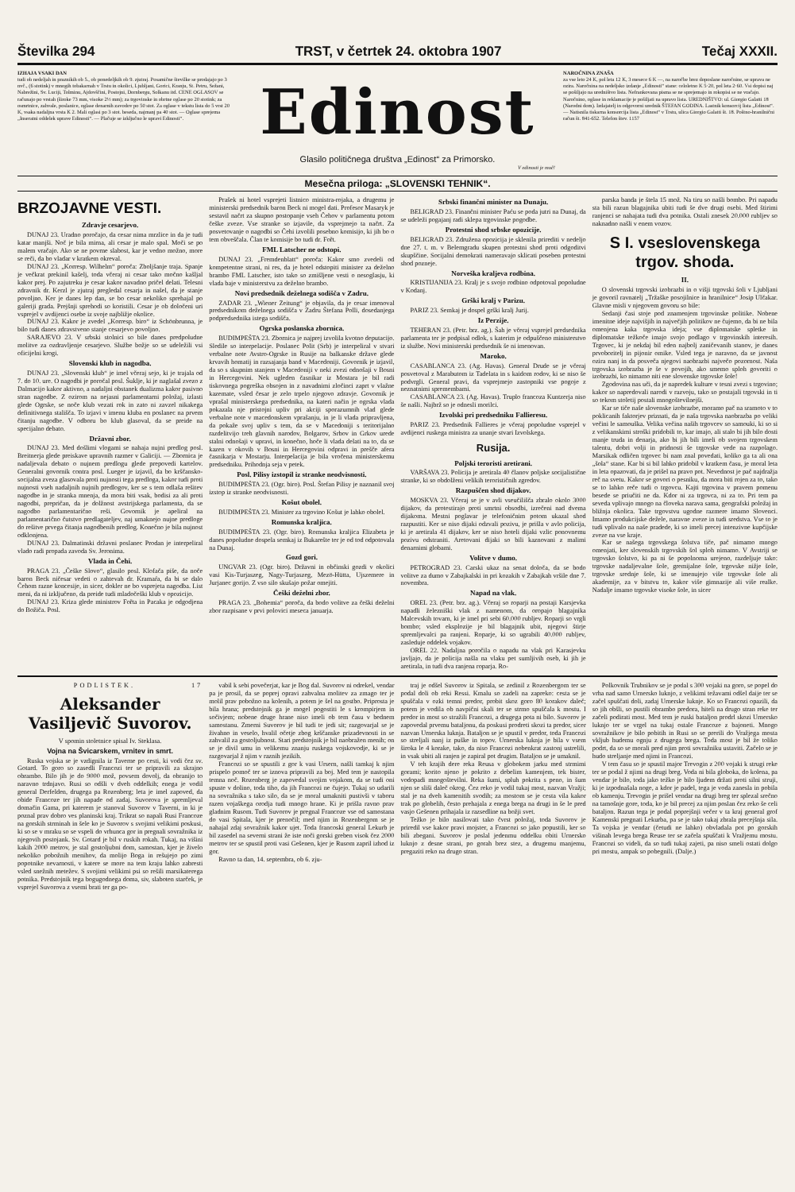Številka 294 TRST, v četrtek 24. oktobra 1907 Tečaj XXXII.
IZHAJA VSAKI DAN
tudi ob nedeljah in praznikih ob 5., ob ponedeljkih ob 9. zjutraj. Posamične številke se prodajajo po 3 nvč., (6 stotink) v mnogih tobakarnah v Trstu in okolici, Ljubljani, Gorici, Kranju, St. Petru, Sežani, Nabrežini, Sv. Luciji, Tolminu, Ajdovščini, Postojni, Dornbergu, Solkanu itd. CENE OGLASOV se računajo po vrstah (široke 73 mm, visoke 2½ mm); za trgovinske in obrtne oglase po 20 stotink; za osmrtnice, zahvale, poslanice, oglase denarnih zavodov po 50 stot. Za oglase v tekstu lista do 5 vrst 20 K, vsaka nadaljna vrsta K 2. Mali oglasi po 3 stot. beseda, najmanj pa 40 stot. — Oglase sprejema „Inseratni oddelek uprave Edinosti“. — Plačuje se izključno le upravi Edinosti“.
Edinost
Glasilo političnega društva „Edinost“ za Primorsko.
V edinosti je moč!
NAROČNINA ZNAŠA
za vse leto 24 K, pol leta 12 K, 3 mesece 6 K —, na naročbe brez doposlane naročnine, se uprava ne ozira. Naročnina na nedeljsko izdanje „Edinosti“ stane: celoletno K 5·20, pol leta 2·60. Vsi dopisi naj se pošiljajo na uredništvo lista. Nefrankovana pisma se ne sprejemajo in rokopisi se ne vračajo. Naročnino, oglase in reklamacije je pošiljati na upravo lista. UREDNIŠTVO: ul. Giorgio Galatti 18 (Narodni dom). Izdajatelj in odgovorni urednik ŠTEFAN GODINA. Lastnik konsorcij lista „Edinost“. — Natisnila tiskarna konsorcija lista „Edinost“ v Trstu, ulica Giorgio Galatti št. 18. Poštno-hranilnični račun št. 841-652. Telefon štev. 1157
Mesečna priloga: „SLOVENSKI TEHNIK“.
BRZOJAVNE VESTI.
Zdravje cesarjevo.
DUNAJ 23. Uradno poročajo, da cesar nima mrzlice in da je tudi katar manjši. Noč je bila mirna, ali cesar je malo spal. Moči se po malem vračajo. Ako se ne povrne slabost, kar je vedno možno, more se reči, da bo vladar v kratkem okreval.
DUNAJ 23. „Korresp. Wilhelm“ poroča: Zboljšanje traja. Spanje je večkrat prekinil kašelj, toda včeraj ni cesar tako močno kašljal kakor prej. Po zajutreku je cesar kakor navadno pričel delati. Telesni zdravnik dr. Kerzl je zjutraj pregledal cesarja in našel, da je stanje povoljno. Ker je danes lep dan, se bo cesar nekoliko sprehajal po galeriji grada. Prejšnji sprehodi so koristili. Cesar je ob določeni uri vsprejel v avdijenci osebe iz svoje najbližje okolice.
DUNAJ 23. Kakor je zvedel „Korresp. biro“ iz Schönbrunna, je bilo tudi danes zdravstveno stanje cesarjevo povoljno.
SARAJEVO 23. V srbski stolnici so bile danes predpoludne molitve za ozdravljenje cesarjevo. Službe božje so se udeležili vsi oficijelni krogi.
Slovenski klub in nagodba.
DUNAJ 23. „Slovenski klub“ je imel včeraj sejo, ki je trajala od 7. do 10. ure. O nagodbi je poročal posl. Šuklje, ki je naglašal zvezo z Dalmacijo kakor aktivno, a nadaljni obstanek dualizma kakor pasivno stran nagodbe. Z ozirom na nejasni parlamentarni položaj, izlasti glede Ogrske, se noče klub vezati rok in zato ni zavzel nikakega definitivnega stališča. To izjavi v imenu kluba en poslanec na prvem čitanju nagodbe. V odboru bo klub glasoval, da se preide na specijalno debato.
Državni zbor.
DUNAJ 23. Med došlimi vlogami se nahaja nujni predlog posl. Breitnerja glede preiskave upravnih razmer v Galiciji. — Zbornica je nadaljevala debato o nujnem predlogu glede prepovedi kartelov. Generalni govornik contra posl. Lueger je izjavil, da bo krščansko-socijalna zveza glasovala proti nujnosti tega predloga, kakor tudi proti nujnosti vseh nadaljnih nujnih predlogov, ker se s tem odlaša rešitev nagodbe in je stranka mnenja, da mora biti vsak, bodisi za ali proti nagodbi, prepričan, da je dolžnost avstrijskega parlamenta, da se nagodbo parlamentarično reši. Govornik je apeliral na parlamentarično čutstvo predlagateljev, naj umaknejo nujne predloge do rešitve prvega čitanja nagodbenih predlog. Konečno je bila nujnost odklonjena.
DUNAJ 23. Dalmatinski državni poslanec Prodan je interpeliral vlado radi propada zavoda Sv. Jeronima.
Vlada in Čehi.
PRAGA 23. „Češke Slovo“, glasilo posl. Klofača piše, da noče baron Beck ničesar vedeti o zahtevah dr. Kramaŕa, da bi se dalo Čehom razne koncesije, in sicer, dokler ne bo vsprejeta nagodba. List meni, da ni izključeno, da preide tudi mladočeški klub v opozicijo.
DUNAJ 23. Kriza glede ministrov Fořta in Pacaka je odgodjena do Božiča. Posl.
Prašek ni hotel vsprejeti listnico ministra-rojaka, a drugemu je ministerski predsednik baron Beck ni mogel dati. Profesor Masaryk je sestavil načrt za skupno postopanje vseh Čehov v parlamentu potom češke zveze. Vse stranke so izjavile, da vsprejmejo ta načrt. Za posvetovanje o nagodbi so Čehi izvolili posebno komisijo, ki jih bo o tem obveščala. Član te komisije bo tudi dr. Fořt.
FML Latscher ne odstopi.
DUNAJ 23. „Fremdenblatt“ poroča: Kakor smo zvedeli od kompetentne strani, ni res, da je hotel odstopiti minister za deželno brambo FML Latscher, isto tako so zmišljene vesti o nesoglasju, ki vlada baje v ministerstvu za deželno brambo.
Novi predsednik deželnega sodišča v Zadru.
ZADAR 23. „Wiener Zeitung“ je objavila, da je cesar imenoval predsednikom deželnega sodišča v Zadru Štefana Polli, dosedanjega podpredsednika istega sodišča.
Ogrska poslanska zbornica.
BUDIMPEŠTA 23. Zbornica je najprej izvolila kvotno deputacijo. Sledile so interpelacije. Poslanec Polit (Srb) je interpeliral v stvari verbalne note Avstro-Ogrske in Rusije na balkanske države glede krvavih homatij in razsajanja band v Macedoniji. Govornik je izjavil, da so s skupnim stanjem v Macedoniji v neki zvezi odnošaji v Bosni in Hercegovini. Nek ugleden časnikar iz Mostara je bil radi tiskovnega pogreška obsojen in z navadnimi zločinci zaprt v vlažne kazemate, vsled česar je zelo trpelo njegovo zdravje. Govornik je vprašal ministerskega predsednika, na kateri način je ogrska vlada pokazala nje pristojni upliv pri akciji sporazumnih vlad glede verbalne note v macedonskem vprašanju, in je li vlada pripravljena, da pokaže svoj upliv s tem, da se v Macedoniji s teritorijalno razdelitvijo treh glavnih narodov, Bolgarov, Srbov in Grkov urede stalni odnošaji v upravi, in konečno, hoče li vlada delati na to, da se kazen v okovih v Bosni in Hercegovini odpravi in prešče afera časnikarja v Mostarju. Interpelacija je bila vročena ministerskemu predsedniku. Prihodnja seja v petek.
Posl. Pilisy izstopil iz stranke neodvisnosti.
BUDIMPEŠTA 23. (Ogr. biro). Posl. Štefan Pilisy je naznanil svoj izstop iz stranke neodvisnosti.
Košut obolel.
BUDIMPEŠTA 23. Minister za trgovino Košut je lahko obolel.
Romunska kraljica.
BUDIMPEŠTA 23. (Ogr. biro). Romunska kraljica Elizabeta je danes popoludne dospela semkaj iz Bukarešte ter je od tod odpotovala na Dunaj.
Gozd gori.
UNGVAR 23. (Ogr. biro). Državni in občinski gozdi v okolici vasi Kis-Turjaszeg, Nagy-Turjaszeg, Mezö-Hütta, Ujszemere in Jurjanec gorijo. Z vso silo skušajo požar omejiti.
Češki deželni zbor.
PRAGA 23. „Bohemia“ poroča, da bodo volitve za češki deželni zbor razpisane v prvi polovici meseca januarja.
Srbski finančni minister na Dunaju.
BELIGRAD 23. Finančni minister Paću se poda jutri na Dunaj, da se udeleži pogajanj radi sklepa trgovinske pogodbe.
Protestni shod srbske opozicije.
BELIGRAD 23. Združena opozicija je sklenila prirediti v nedeljo dne 27. t. m. v Belemgradu skupen protestni shod proti odgoditvi skupščine. Socijalni demokrati nameravajo sklicati poseben protestni shod pozneje.
Norveška kraljeva rodbina.
KRISTIJANIJA 23. Kralj je s svojo rodbino odpotoval popoludne v Kodanj.
Grški kralj v Parizu.
PARIZ 23. Semkaj je dospel grški kralj Jurij.
Iz Perzije.
TEHERAN 23. (Petr. brz. ag.). Šah je včeraj vsprejel predsednika parlamenta ter je podpisal odlok, s katerim je odpuščeno ministerstvo iz službe. Novi ministerski predsednik še ni imenovan.
Maroko.
CASABLANCA 23. (Ag. Havas). General Drude se je včeraj posvetoval z Marabutom iz Tadelata in s kaidom rodov, ki se niso še podvrgli. General pravi, da vsprejmejo zastopniki vse pogoje z neznatnimi spremembami.
CASABLANCA 23. (Ag. Havas). Truplo francoza Kuntzerja niso še našli. Najbrž so je odnesli morilci.
Izvolski pri predsedniku Fallieresu.
PARIZ 23. Predsednik Fallieres je včeraj popoludne vsprejel v avdijenci ruskega ministra za unanje stvari Izvolskega.
Rusija.
Poljski teroristi aretirani.
VARŠAVA 23. Policija je aretirala 40 članov poljske socijalistične stranke, ki so obdolženi velikih terorističnih zgredov.
Razpuščen shod dijakov.
MOSKVA 23. Včeraj se je v avli vseučilišča zbralo okolo 3000 dijakov, da protestirajo proti smrtni obsodbi, izrečeni nad dvema dijakoma. Mestni poglavar je telefoničnim potom ukazal shod razpustiti. Ker se niso dijaki odzvali pozivu, je prišla v avlo policija, ki je aretirala 41 dijakov, ker se niso hoteli dijaki vzlic ponovnemu pozivu odstraniti. Aretovani dijaki so bili kaznovani z malimi denarnimi globami.
Volitve v dumo.
PETROGRAD 23. Carski ukaz na senat določa, da se bodo volitve za dumo v Zabajkalski in pri kozakih v Zabajkah vršile dne 7. novembra.
Napad na vlak.
OREL 23. (Petr. brz. ag.). Včeraj so roparji na postaji Karsjevka napadli železniški vlak z namenom, da oropajo blagajnika Malcevskih tovarn, ki je imel pri sebi 60.000 rubljev. Roparji so vrgli bombo; vsled eksplozije je bil blagajnik ubit, njegovi štirje spremljevalci pa ranjeni. Roparje, ki so ugrabili 40.000 rubljev, zasleduje oddelek vojakov.
OREL 22. Nadaljna poročila o napadu na vlak pri Karasjevku javljajo, da je policija našla na vlaku pet sumljivih oseb, ki jih je aretirala, in tudi dva ranjena roparja. Ro-
parska banda je štela 15 mož. Na tiru so našli bombo. Pri napadu sta bili razun blagajnika ubiti tudi še dve drugi osebi. Med štirimi ranjenci se nahajata tudi dva potnika. Ostali znesek 20.000 rubljev so naknadno našli v enem vozov.
S I. vseslovenskega trgov. shoda.
II.
O slovenski trgovski izobrazbi in o višji trgovski šoli v Ljubljani je govoril ravnatelj „Tržaške posojilnice in hranilnice“ Josip Ulčakar. Glavne misli v njegovem govoru so bile:
Sedanji časi stoje pod znamenjem trgovinske politike. Nobene imenitne ideje najvišjih in največjih politikov ne čujemo, da bi ne bila omenjena kaka trgovska ideja; vse diplomatske spletke in diplomatske težkoče imajo svojo podlago v trgovinskih interesih. Trgovec, ki je nekdaj bil eden najbolj zaničevanih stanov, je danes prvoboritelj in pijonir omike. Vsled tega je naravno, da se javnost ozira nanj in da posveča njegovi naobrazbi največo pozornost. Naša trgovska izobrazba je še v povojih, ako smemo sploh govoriti o izobrazbi, ko nimamo niti ene slovenske trgovske šole!
Zgodovina nas uči, da je napredek kulture v tesni zvezi s trgovino; kakor so napredovali narodi v razvoju, tako so postajali trgovski in ti so tekom stoletij postali mnogoštevilnejši.
Kar se tiče naše slovenske izobrazbe, moramo pač na sramoto v to poklicanih faktorjev priznati, da je naša trgovska naobrazba po veliki večini le samouška. Velika večina naših trgovcev so samouki, ki so si z velikanskimi stroški pridobili to, kar imajo, ali stalo bi jih bilo dosti manje truda in denarja, ako bi jih bili imeli ob svojem trgovskem talentu, dobri volji in pridnosti še trgovske vede na razpolago. Marsikak odličen trgovec bi nam znal povedati, koliko ga ta ali ona „šola“ stane. Kar bi si bil lahko pridobil v kratkem času, je moral leta in leta opazovati, da je prišel na pravo pot. Nevednost je pač najdražja reč na svetu. Kakor se govori o pesniku, da mora biti rojen za to, tako se to lahko reče tudi o trgovcu. Kajti trgovina v pravem pomenu besede se priučiti ne da. Kdor ni za trgovca, ni za to. Pri tem pa seveda vplivajo mnogo na človeka narava sama, geografski položaj in bližnja okolica. Take trgovstvu ugodne razmere imamo Slovenci. Imamo produkcijske dežele, naravne zveze in tudi sredstva. Vse to je tudi vplivalo na naše pradede, ki so imeli precej intenzivne kupčijske zveze na vse kraje.
Kar se našega trgovskega šolstva tiče, pač nimamo mnogo omenjati, ker slovenskih trgovskih šol sploh nimamo. V Avstriji se trgovsko šolstvo, ki pa ni še popolnoma urejeno, razdeljuje tako: trgovske nadaljevalne šole, gremijalne šole, trgovske nižje šole, trgovske srednje šole, ki se imenujejo više trgovske šole ali akademije, za v bitstvu to, kakor više gimnazije ali više realke. Nadalje imamo trgovske visoke šole, in sicer
PODLISTEK. 17
Aleksander Vasiljevič Suvorov.
V spomin stoletnice spisal Iv. Steklasa.
Vojna na Švicarskem, vrnitev in smrt.
Ruska vojska se je vzdignila iz Taverne po cesti, ki vodi čez sv. Gotard. To goro so zasedli Francozi ter se pripravili za skrajno obrambo. Bilo jih je do 9000 mož, povsem dovolj, da obranijo to naravno trdnjavo. Rusi so odšli v dveh oddelkih; enega je vodil general Derfelden, drugega pa Rozenberg; leta je imel zapoved, da obide Francoze ter jih napade od zadaj. Suvorova je spremljeval domačin Gama, pri katerem je stanoval Suvorov v Taverni, in ki je poznal prav dobro ves planinski kraj. Trikrat so napali Rusi Francoze na gorskih strminah in šele ko je Suvorov s svojimi velikimi poskusi, ki so se v mraku so se vspeli do vrhunca gor in pregnali sovražnika iz njegovih postojank. Sv. Gotard je bil v ruskih rokah. Tukaj, na višini kakih 2000 metrov, je stal gostoljubni dom, samostan, kjer je živelo nekoliko pobožnih menihov, da molijo Boga in rešujejo po zimi popotnike nevarnosti, v katere se more na tem kraju lahko zabresti vsled snežnih metežev. S svojimi velikimi psi so rešili marsikaterega potnika. Predstojnik tega bogugodnega doma, siv, slaboten starček, je vsprejel Suvorova z vsemi brati ter ga po-
vabil k sebi povečerjat, kar je Bog dal. Suvorov ni odrekel, vendar pa je prosil, da se poprej opravi zahvalna molitev za zmago ter je molil prav pobožno na kolenih, a potem je šel na gostbo. Priprosta je bila hrana; predstojnik ga je mogel pogostiti le s krompirjem in sočivjem; nobene druge hrane niso imeli ob tem času v bednem samostanu. Zmerni Suvorov je bil tudi te jedi sit; razgovarjal se je živahno in veselo, hvalil očetje zbog krščanske prizadevnosti in se zahvalil za gostoljubnost. Stari predstojnik je bil naobražen menih; on se je divil umu in velikemu znanju ruskega vojskovodje, ki se je razgovarjal ž njim v raznih jezikih.
Francozi so se spustili z gor k vasi Ursern, našli tamkaj k njim prispelo pomoč ter se iznova pripravili za boj. Med tem je nastopila temna noč. Rozenberg je zapovedal svojim vojakom, da se tudi oni spuste v dolino, toda tiho, da jih Francozi ne čujejo. Tukaj so udarili na sovražnika s tako silo, da se je moral umakniti pustivši v taboru razen vojaškega orodja tudi mnogo hrane. Ki je prišla ravno prav gladnim Rusom. Tudi Suvorov je pregnal Francoze vse od samostana do vasi Spitala, kjer je prenočil; med njim in Rozenbergom se je nahajal zdaj sovražnik kakor ujet. Toda francoski general Lekurb je bil zasedel na severni strani že iste noči gorski greben visok čez 2000 metrov ter se spustil proti vasi Gešenen, kjer je Rusom zapril izhod iz gor.
Ravno ta dan, 14. septembra, ob 6. zju-
traj je odšel Suvorov iz Spitala, se zedinil z Rozenbergom ter se podal doli ob reki Ressi. Kmalu so zadeli na zapreko: cesta se je spuščala v ozki temni predor, probit skoz goro 80 korakov daleč; potem je vodila ob navpični skali ter se strmo spuščala k mostu. I predor in most so stražili Francozi, a drugega pota ni bilo. Suvorov je zapovedal prvemu bataljonu, da poskusi prodreti skozi ta predor, sicer nazvan Urnerska luknja. Bataljon se je spustil v predor, toda Francozi so streljali nanj iz puške in topov. Urnerska luknja je bila v vsem široka le 4 korake, tako, da niso Francozi nobenkrat zastonj ustrelili, in vsak ubiti ali ranjen je zapiral pot drugim. Bataljon se je umaknil.
V teh krajih dere reka Reusa v globokem jarku med strmimi gorami; korito njeno je pokrito z debelim kamenjem, tek bister, vodopadi mnogoštevilni. Reka šumi, spluh pokrita s peno, in šum njen se sliši daleč okrog. Čez reko je vodil tukaj most, nazvan Vražji; stal je na dveh kamenitih svodih; za mostom se je cesta vila kakor trak po globelih, često prehajala z enega brega na drugi in še le pred vasjo Gešenen prihajala iz razsedline na božji svet.
Težko je bilo nasilovati tako čvrst položaj, toda Suvorov je priredil vse kakor pravi mojster, a Francozi so jako popustili, ker so bili zbegani. Suvorov je poslal jedenmu oddelku obiti Urnersko luknjo z desne strani, po gorah brez stez, a drugemu manjemu, pregaziti reko na drugo stran.
Polkovnik Trubnikov se je podal s 300 vojaki na goro, se popel do vrha nad samo Urnersko luknjo, z velikimi težavami odšel daije ter se začel spuščati doli, zadaj Urnerske luknje. Ko so Francozi opazili, da so jih obšli, so pustili obrambo predora, hiteli na drugo stran reke ter začeli podirati most. Med tem je ruski bataljon prodrl skozi Urnersko luknjo ter se vrgel na tukaj ostale Francoze z bajoneti. Mnogo sovražnikov je bilo pobitih in Rusi so se prerili do Vražjega mosta vkljub hudemu ognju z drugega brega. Toda most je bil že toliko podrt, da so se morali pred njim proti sovražniku ustaviti. Začelo se je hudo streljanje med njimi in Francozi.
V tem času so je spustil major Trevogin z 200 vojaki k strugi reke ter se podal ž njimi na drugi breg. Voda ni bila globoka, do kolena, pa vendar je bilo, toda jako težko je bilo ljudem držati proti silni struji, ki je izpodnašala noge, a kdor je padel, tega je voda zanesla in pobila ob kamenju. Trevogin je prišel vendar na drugi breg ter splezal srečno na tamošnje gore, toda, ko je bil precej za njim poslan čez reko še celi bataljon. Razun tega je podal poprejšnji večer v ta kraj general grof Kamenski pregnati Lekurba, pa se je tako tukaj zbrala precejšnja sila. Ta vojska je vendar (četudi ne lahko) obvladala pot po gorskih višinah levega brega Reuse ter se začela spuščati k Vražjemu mostu. Francozi so videli, da so tudi tukaj zajeti, pa niso smeli ostati dolgo pri mostu, ampak so pobegnili. (Dalje.)